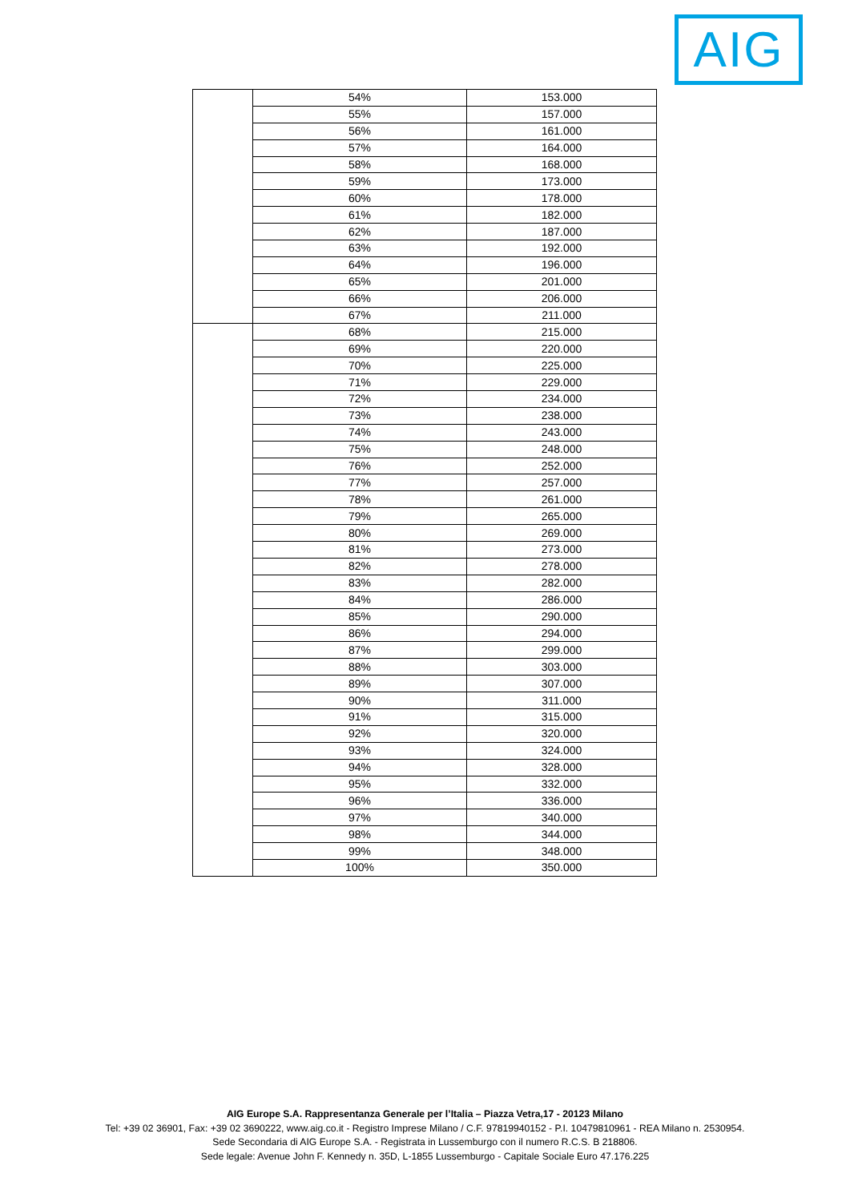AIG
| | 54% | 153.000 |
| | 55% | 157.000 |
| | 56% | 161.000 |
| | 57% | 164.000 |
| | 58% | 168.000 |
| | 59% | 173.000 |
| | 60% | 178.000 |
| | 61% | 182.000 |
| | 62% | 187.000 |
| | 63% | 192.000 |
| | 64% | 196.000 |
| | 65% | 201.000 |
| | 66% | 206.000 |
| | 67% | 211.000 |
| | 68% | 215.000 |
| | 69% | 220.000 |
| | 70% | 225.000 |
| | 71% | 229.000 |
| | 72% | 234.000 |
| | 73% | 238.000 |
| | 74% | 243.000 |
| | 75% | 248.000 |
| | 76% | 252.000 |
| | 77% | 257.000 |
| | 78% | 261.000 |
| | 79% | 265.000 |
| | 80% | 269.000 |
| | 81% | 273.000 |
| | 82% | 278.000 |
| | 83% | 282.000 |
| | 84% | 286.000 |
| | 85% | 290.000 |
| | 86% | 294.000 |
| | 87% | 299.000 |
| | 88% | 303.000 |
| | 89% | 307.000 |
| | 90% | 311.000 |
| | 91% | 315.000 |
| | 92% | 320.000 |
| | 93% | 324.000 |
| | 94% | 328.000 |
| | 95% | 332.000 |
| | 96% | 336.000 |
| | 97% | 340.000 |
| | 98% | 344.000 |
| | 99% | 348.000 |
| | 100% | 350.000 |
AIG Europe S.A. Rappresentanza Generale per l’Italia – Piazza Vetra,17 - 20123 Milano
Tel: +39 02 36901, Fax: +39 02 3690222, www.aig.co.it - Registro Imprese Milano / C.F. 97819940152 - P.I. 10479810961 - REA Milano n. 2530954.
Sede Secondaria di AIG Europe S.A. - Registrata in Lussemburgo con il numero R.C.S. B 218806.
Sede legale: Avenue John F. Kennedy n. 35D, L-1855 Lussemburgo - Capitale Sociale Euro 47.176.225